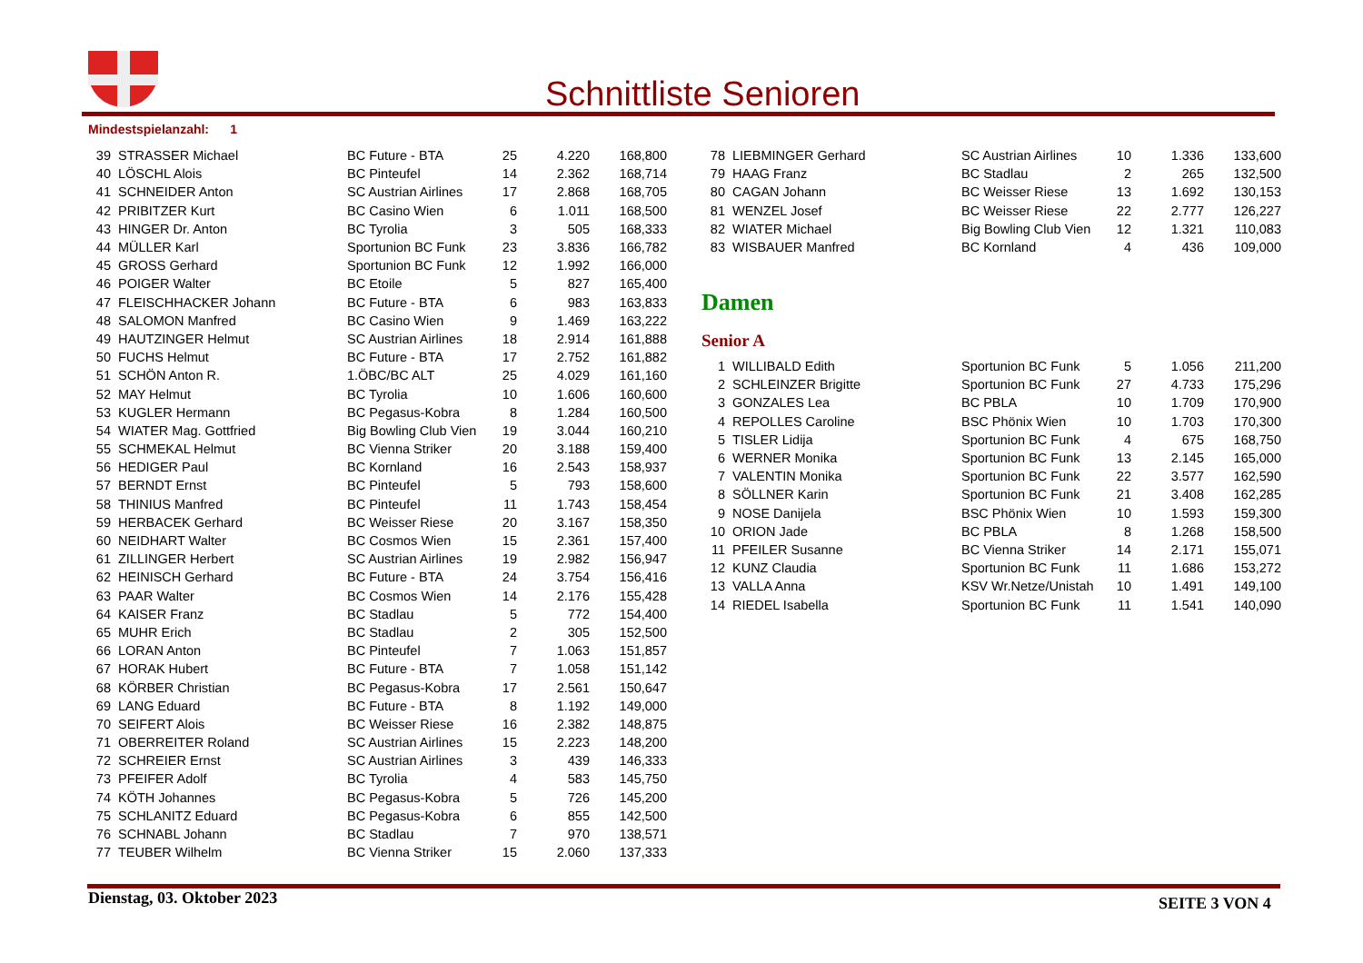Schnittliste Senioren
Mindestspielanzahl: 1
| 39 | STRASSER Michael | BC Future - BTA | 25 | 4.220 | 168,800 |
| 40 | LÖSCHL Alois | BC Pinteufel | 14 | 2.362 | 168,714 |
| 41 | SCHNEIDER Anton | SC Austrian Airlines | 17 | 2.868 | 168,705 |
| 42 | PRIBITZER Kurt | BC Casino Wien | 6 | 1.011 | 168,500 |
| 43 | HINGER Dr. Anton | BC Tyrolia | 3 | 505 | 168,333 |
| 44 | MÜLLER Karl | Sportunion BC Funk | 23 | 3.836 | 166,782 |
| 45 | GROSS Gerhard | Sportunion BC Funk | 12 | 1.992 | 166,000 |
| 46 | POIGER Walter | BC Etoile | 5 | 827 | 165,400 |
| 47 | FLEISCHHACKER Johann | BC Future - BTA | 6 | 983 | 163,833 |
| 48 | SALOMON Manfred | BC Casino Wien | 9 | 1.469 | 163,222 |
| 49 | HAUTZINGER Helmut | SC Austrian Airlines | 18 | 2.914 | 161,888 |
| 50 | FUCHS Helmut | BC Future - BTA | 17 | 2.752 | 161,882 |
| 51 | SCHÖN Anton R. | 1.ÖBC/BC ALT | 25 | 4.029 | 161,160 |
| 52 | MAY Helmut | BC Tyrolia | 10 | 1.606 | 160,600 |
| 53 | KUGLER Hermann | BC Pegasus-Kobra | 8 | 1.284 | 160,500 |
| 54 | WIATER Mag. Gottfried | Big Bowling Club Vien | 19 | 3.044 | 160,210 |
| 55 | SCHMEKAL Helmut | BC Vienna Striker | 20 | 3.188 | 159,400 |
| 56 | HEDIGER Paul | BC Kornland | 16 | 2.543 | 158,937 |
| 57 | BERNDT Ernst | BC Pinteufel | 5 | 793 | 158,600 |
| 58 | THINIUS Manfred | BC Pinteufel | 11 | 1.743 | 158,454 |
| 59 | HERBACEK Gerhard | BC Weisser Riese | 20 | 3.167 | 158,350 |
| 60 | NEIDHART Walter | BC Cosmos Wien | 15 | 2.361 | 157,400 |
| 61 | ZILLINGER Herbert | SC Austrian Airlines | 19 | 2.982 | 156,947 |
| 62 | HEINISCH Gerhard | BC Future - BTA | 24 | 3.754 | 156,416 |
| 63 | PAAR Walter | BC Cosmos Wien | 14 | 2.176 | 155,428 |
| 64 | KAISER Franz | BC Stadlau | 5 | 772 | 154,400 |
| 65 | MUHR Erich | BC Stadlau | 2 | 305 | 152,500 |
| 66 | LORAN Anton | BC Pinteufel | 7 | 1.063 | 151,857 |
| 67 | HORAK Hubert | BC Future - BTA | 7 | 1.058 | 151,142 |
| 68 | KÖRBER Christian | BC Pegasus-Kobra | 17 | 2.561 | 150,647 |
| 69 | LANG Eduard | BC Future - BTA | 8 | 1.192 | 149,000 |
| 70 | SEIFERT Alois | BC Weisser Riese | 16 | 2.382 | 148,875 |
| 71 | OBERREITER Roland | SC Austrian Airlines | 15 | 2.223 | 148,200 |
| 72 | SCHREIER Ernst | SC Austrian Airlines | 3 | 439 | 146,333 |
| 73 | PFEIFER Adolf | BC Tyrolia | 4 | 583 | 145,750 |
| 74 | KÖTH Johannes | BC Pegasus-Kobra | 5 | 726 | 145,200 |
| 75 | SCHLANITZ Eduard | BC Pegasus-Kobra | 6 | 855 | 142,500 |
| 76 | SCHNABL Johann | BC Stadlau | 7 | 970 | 138,571 |
| 77 | TEUBER Wilhelm | BC Vienna Striker | 15 | 2.060 | 137,333 |
| 78 | LIEBMINGER Gerhard | SC Austrian Airlines | 10 | 1.336 | 133,600 |
| 79 | HAAG Franz | BC Stadlau | 2 | 265 | 132,500 |
| 80 | CAGAN Johann | BC Weisser Riese | 13 | 1.692 | 130,153 |
| 81 | WENZEL Josef | BC Weisser Riese | 22 | 2.777 | 126,227 |
| 82 | WIATER Michael | Big Bowling Club Vien | 12 | 1.321 | 110,083 |
| 83 | WISBAUER Manfred | BC Kornland | 4 | 436 | 109,000 |
Damen
Senior A
| 1 | WILLIBALD Edith | Sportunion BC Funk | 5 | 1.056 | 211,200 |
| 2 | SCHLEINZER Brigitte | Sportunion BC Funk | 27 | 4.733 | 175,296 |
| 3 | GONZALES Lea | BC PBLA | 10 | 1.709 | 170,900 |
| 4 | REPOLLES Caroline | BSC Phönix Wien | 10 | 1.703 | 170,300 |
| 5 | TISLER Lidija | Sportunion BC Funk | 4 | 675 | 168,750 |
| 6 | WERNER Monika | Sportunion BC Funk | 13 | 2.145 | 165,000 |
| 7 | VALENTIN Monika | Sportunion BC Funk | 22 | 3.577 | 162,590 |
| 8 | SÖLLNER Karin | Sportunion BC Funk | 21 | 3.408 | 162,285 |
| 9 | NOSE Danijela | BSC Phönix Wien | 10 | 1.593 | 159,300 |
| 10 | ORION Jade | BC PBLA | 8 | 1.268 | 158,500 |
| 11 | PFEILER Susanne | BC Vienna Striker | 14 | 2.171 | 155,071 |
| 12 | KUNZ Claudia | Sportunion BC Funk | 11 | 1.686 | 153,272 |
| 13 | VALLA Anna | KSV Wr.Netze/Unistah | 10 | 1.491 | 149,100 |
| 14 | RIEDEL Isabella | Sportunion BC Funk | 11 | 1.541 | 140,090 |
Dienstag, 03. Oktober 2023 SEITE 3 VON 4